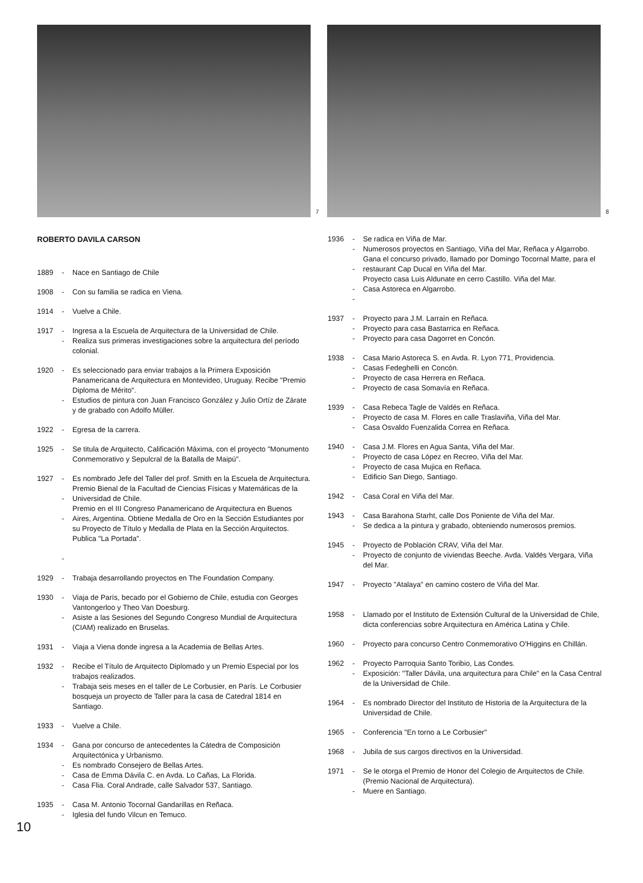7
8
ROBERTO DAVILA CARSON
1889 - Nace en Santiago de Chile
1908 - Con su familia se radica en Viena.
1914 - Vuelve a Chile.
1917 -
-
Ingresa a la Escuela de Arquitectura de la Universidad de Chile.
Realiza sus primeras investigaciones sobre la arquitectura del período colonial.
1920 -
-
Es seleccionado para enviar trabajos a la Primera Exposición Panamericana de Arquitectura en Montevideo, Uruguay. Recibe "Premio Diploma de Mérito".
Estudios de pintura con Juan Francisco González y Julio Ortíz de Zárate y de grabado con Adolfo Müller.
1922 - Egresa de la carrera.
1925 - Se titula de Arquitecto, Calificación Máxima, con el proyecto "Monumento Conmemorativo y Sepulcral de la Batalla de Maipú".
1927 -
-
-
-
Es nombrado Jefe del Taller del prof. Smith en la Escuela de Arquitectura.
Premio Bienal de la Facultad de Ciencias Físicas y Matemáticas de la Universidad de Chile.
Premio en el III Congreso Panamericano de Arquitectura en Buenos Aires, Argentina. Obtiene Medalla de Oro en la Sección Estudiantes por su Proyecto de Título y Medalla de Plata en la Sección Arquitectos.
Publica "La Portada".
1929 - Trabaja desarrollando proyectos en The Foundation Company.
1930 -
-
Viaja de París, becado por el Gobierno de Chile, estudia con Georges Vantongerloo y Theo Van Doesburg.
Asiste a las Sesiones del Segundo Congreso Mundial de Arquitectura (CIAM) realizado en Bruselas.
1931 - Viaja a Viena donde ingresa a la Academia de Bellas Artes.
1932 -
-
Recibe el Título de Arquitecto Diplomado y un Premio Especial por los trabajos realizados.
Trabaja seis meses en el taller de Le Corbusier, en París. Le Corbusier bosqueja un proyecto de Taller para la casa de Catedral 1814 en Santiago.
1933 - Vuelve a Chile.
1934 -
-
-
-
Gana por concurso de antecedentes la Cátedra de Composición Arquitectónica y Urbanismo.
Es nombrado Consejero de Bellas Artes.
Casa de Emma Dávila C. en Avda. Lo Cañas, La Florida.
Casa Flia. Coral Andrade, calle Salvador 537, Santiago.
1935 -
-
Casa M. Antonio Tocornal Gandarillas en Reñaca.
Iglesia del fundo Vilcun en Temuco.
1936 -
-
-
-
-
Se radica en Viña de Mar.
Numerosos proyectos en Santiago, Viña del Mar, Reñaca y Algarrobo.
Gana el concurso privado, llamado por Domingo Tocornal Matte, para el restaurant Cap Ducal en Viña del Mar.
Proyecto casa Luis Aldunate en cerro Castillo. Viña del Mar.
Casa Astoreca en Algarrobo.
1937 -
-
-
Proyecto para J.M. Larraín en Reñaca.
Proyecto para casa Bastarrica en Reñaca.
Proyecto para casa Dagorret en Concón.
1938 -
-
-
-
Casa Mario Astoreca S. en Avda. R. Lyon 771, Providencia.
Casas Fedeghelli en Concón.
Proyecto de casa Herrera en Reñaca.
Proyecto de casa Somavía en Reñaca.
1939 -
-
-
Casa Rebeca Tagle de Valdés en Reñaca.
Proyecto de casa M. Flores en calle Traslaviña, Viña del Mar.
Casa Osvaldo Fuenzalida Correa en Reñaca.
1940 -
-
-
-
Casa J.M. Flores en Agua Santa, Viña del Mar.
Proyecto de casa López en Recreo, Viña del Mar.
Proyecto de casa Mujica en Reñaca.
Edificio San Diego, Santiago.
1942 - Casa Coral en Viña del Mar.
1943 -
-
Casa Barahona Starht, calle Dos Poniente de Viña del Mar.
Se dedica a la pintura y grabado, obteniendo numerosos premios.
1945 -
-
Proyecto de Población CRAV, Viña del Mar.
Proyecto de conjunto de viviendas Beeche. Avda. Valdés Vergara, Viña del Mar.
1947 - Proyecto "Atalaya" en camino costero de Viña del Mar.
1958 - Llamado por el Instituto de Extensión Cultural de la Universidad de Chile, dicta conferencias sobre Arquitectura en América Latina y Chile.
1960 - Proyecto para concurso Centro Conmemorativo O'Higgins en Chillán.
1962 -
-
Proyecto Parroquia Santo Toribio, Las Condes.
Exposición: "Taller Dávila, una arquitectura para Chile" en la Casa Central de la Universidad de Chile.
1964 - Es nombrado Director del Instituto de Historia de la Arquitectura de la Universidad de Chile.
1965 - Conferencia "En torno a Le Corbusier"
1968 - Jubila de sus cargos directivos en la Universidad.
1971 -
-
Se le otorga el Premio de Honor del Colegio de Arquitectos de Chile. (Premio Nacional de Arquitectura).
Muere en Santiago.
10